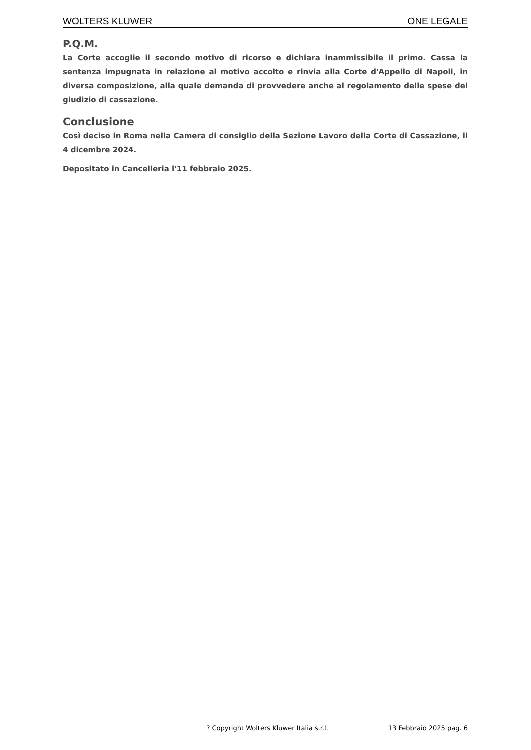WOLTERS KLUWER ONE LEGALE
P.Q.M.
La Corte accoglie il secondo motivo di ricorso e dichiara inammissibile il primo. Cassa la sentenza impugnata in relazione al motivo accolto e rinvia alla Corte d'Appello di Napoli, in diversa composizione, alla quale demanda di provvedere anche al regolamento delle spese del giudizio di cassazione.
Conclusione
Così deciso in Roma nella Camera di consiglio della Sezione Lavoro della Corte di Cassazione, il 4 dicembre 2024.
Depositato in Cancelleria l'11 febbraio 2025.
? Copyright Wolters Kluwer Italia s.r.l. 13 Febbraio 2025 pag. 6